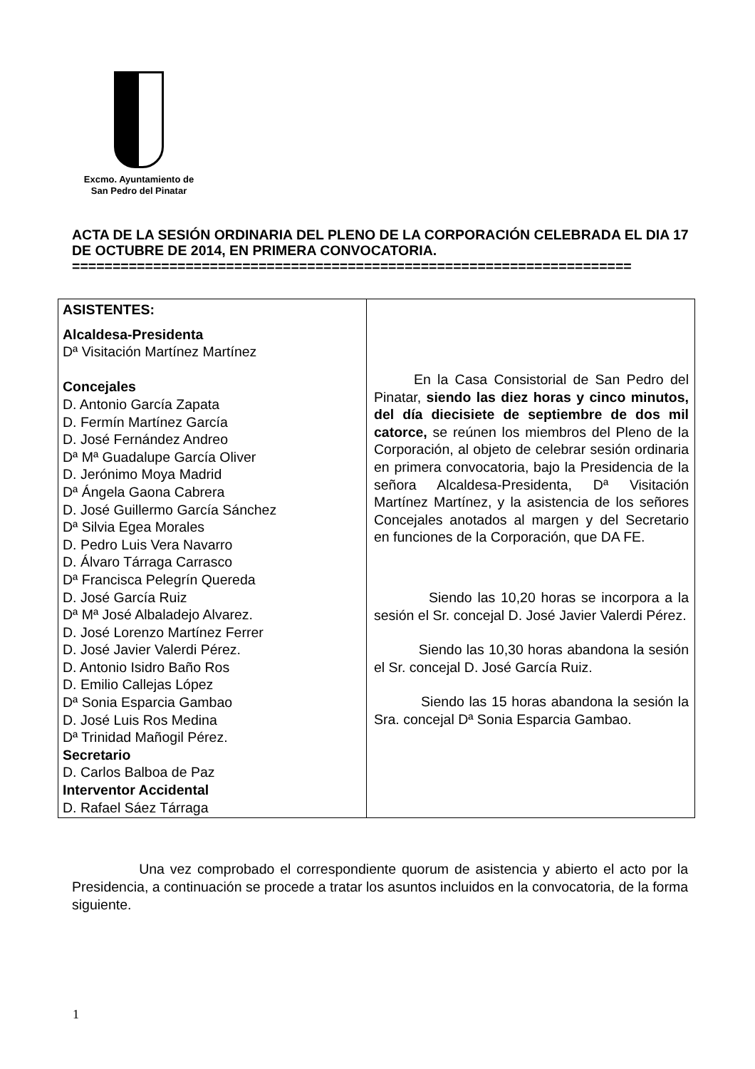Excmo. Ayuntamiento de
San Pedro del Pinatar
ACTA DE LA SESIÓN ORDINARIA DEL PLENO DE LA CORPORACIÓN CELEBRADA EL DIA 17 DE OCTUBRE DE 2014, EN PRIMERA CONVOCATORIA.
=====================================================================
| ASISTENTES: Alcaldesa-Presidenta Dª Visitación Martínez Martínez Concejales D. Antonio García Zapata D. Fermín Martínez García D. José Fernández Andreo Dª Mª Guadalupe García Oliver D. Jerónimo Moya Madrid Dª Ángela Gaona Cabrera D. José Guillermo García Sánchez Dª Silvia Egea Morales D. Pedro Luis Vera Navarro D. Álvaro Tárraga Carrasco Dª Francisca Pelegrín Quereda D. José García Ruiz Dª Mª José Albaladejo Alvarez. D. José Lorenzo Martínez Ferrer D. José Javier Valerdi Pérez. D. Antonio Isidro Baño Ros D. Emilio Callejas López Dª Sonia Esparcia Gambao D. José Luis Ros Medina Dª Trinidad Mañogil Pérez. Secretario D. Carlos Balboa de Paz Interventor Accidental D. Rafael Sáez Tárraga | En la Casa Consistorial de San Pedro del Pinatar, siendo las diez horas y cinco minutos, del día diecisiete de septiembre de dos mil catorce, se reúnen los miembros del Pleno de la Corporación, al objeto de celebrar sesión ordinaria en primera convocatoria, bajo la Presidencia de la señora Alcaldesa-Presidenta, Dª Visitación Martínez Martínez, y la asistencia de los señores Concejales anotados al margen y del Secretario en funciones de la Corporación, que DA FE. Siendo las 10,20 horas se incorpora a la sesión el Sr. concejal D. José Javier Valerdi Pérez. Siendo las 10,30 horas abandona la sesión el Sr. concejal D. José García Ruiz. Siendo las 15 horas abandona la sesión la Sra. concejal Dª Sonia Esparcia Gambao. |
Una vez comprobado el correspondiente quorum de asistencia y abierto el acto por la Presidencia, a continuación se procede a tratar los asuntos incluidos en la convocatoria, de la forma siguiente.
1